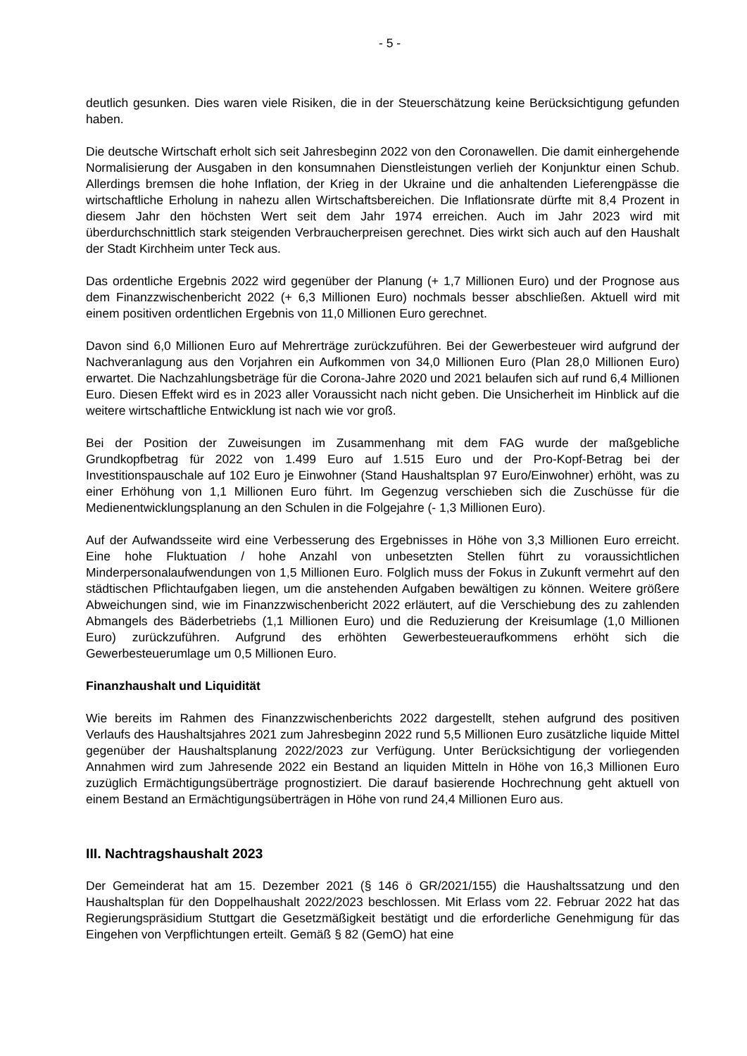- 5 -
deutlich gesunken. Dies waren viele Risiken, die in der Steuerschätzung keine Berücksichtigung gefunden haben.
Die deutsche Wirtschaft erholt sich seit Jahresbeginn 2022 von den Coronawellen. Die damit einhergehende Normalisierung der Ausgaben in den konsumnahen Dienstleistungen verlieh der Konjunktur einen Schub. Allerdings bremsen die hohe Inflation, der Krieg in der Ukraine und die anhaltenden Lieferengpässe die wirtschaftliche Erholung in nahezu allen Wirtschaftsbereichen. Die Inflationsrate dürfte mit 8,4 Prozent in diesem Jahr den höchsten Wert seit dem Jahr 1974 erreichen. Auch im Jahr 2023 wird mit überdurchschnittlich stark steigenden Verbraucherpreisen gerechnet. Dies wirkt sich auch auf den Haushalt der Stadt Kirchheim unter Teck aus.
Das ordentliche Ergebnis 2022 wird gegenüber der Planung (+ 1,7 Millionen Euro) und der Prognose aus dem Finanzzwischenbericht 2022 (+ 6,3 Millionen Euro) nochmals besser abschließen. Aktuell wird mit einem positiven ordentlichen Ergebnis von 11,0 Millionen Euro gerechnet.
Davon sind 6,0 Millionen Euro auf Mehrerträge zurückzuführen. Bei der Gewerbesteuer wird aufgrund der Nachveranlagung aus den Vorjahren ein Aufkommen von 34,0 Millionen Euro (Plan 28,0 Millionen Euro) erwartet. Die Nachzahlungsbeträge für die Corona-Jahre 2020 und 2021 belaufen sich auf rund 6,4 Millionen Euro. Diesen Effekt wird es in 2023 aller Voraussicht nach nicht geben. Die Unsicherheit im Hinblick auf die weitere wirtschaftliche Entwicklung ist nach wie vor groß.
Bei der Position der Zuweisungen im Zusammenhang mit dem FAG wurde der maßgebliche Grundkopfbetrag für 2022 von 1.499 Euro auf 1.515 Euro und der Pro-Kopf-Betrag bei der Investitionspauschale auf 102 Euro je Einwohner (Stand Haushaltsplan 97 Euro/Einwohner) erhöht, was zu einer Erhöhung von 1,1 Millionen Euro führt. Im Gegenzug verschieben sich die Zuschüsse für die Medienentwicklungsplanung an den Schulen in die Folgejahre (- 1,3 Millionen Euro).
Auf der Aufwandsseite wird eine Verbesserung des Ergebnisses in Höhe von 3,3 Millionen Euro erreicht. Eine hohe Fluktuation / hohe Anzahl von unbesetzten Stellen führt zu voraussichtlichen Minderpersonalaufwendungen von 1,5 Millionen Euro. Folglich muss der Fokus in Zukunft vermehrt auf den städtischen Pflichtaufgaben liegen, um die anstehenden Aufgaben bewältigen zu können. Weitere größere Abweichungen sind, wie im Finanzzwischenbericht 2022 erläutert, auf die Verschiebung des zu zahlenden Abmangels des Bäderbetriebs (1,1 Millionen Euro) und die Reduzierung der Kreisumlage (1,0 Millionen Euro) zurückzuführen. Aufgrund des erhöhten Gewerbesteueraufkommens erhöht sich die Gewerbesteuerumlage um 0,5 Millionen Euro.
Finanzhaushalt und Liquidität
Wie bereits im Rahmen des Finanzzwischenberichts 2022 dargestellt, stehen aufgrund des positiven Verlaufs des Haushaltsjahres 2021 zum Jahresbeginn 2022 rund 5,5 Millionen Euro zusätzliche liquide Mittel gegenüber der Haushaltsplanung 2022/2023 zur Verfügung. Unter Berücksichtigung der vorliegenden Annahmen wird zum Jahresende 2022 ein Bestand an liquiden Mitteln in Höhe von 16,3 Millionen Euro zuzüglich Ermächtigungsüberträge prognostiziert. Die darauf basierende Hochrechnung geht aktuell von einem Bestand an Ermächtigungsüberträgen in Höhe von rund 24,4 Millionen Euro aus.
III. Nachtragshaushalt 2023
Der Gemeinderat hat am 15. Dezember 2021 (§ 146 ö GR/2021/155) die Haushaltssatzung und den Haushaltsplan für den Doppelhaushalt 2022/2023 beschlossen. Mit Erlass vom 22. Februar 2022 hat das Regierungspräsidium Stuttgart die Gesetzmäßigkeit bestätigt und die erforderliche Genehmigung für das Eingehen von Verpflichtungen erteilt. Gemäß § 82 (GemO) hat eine